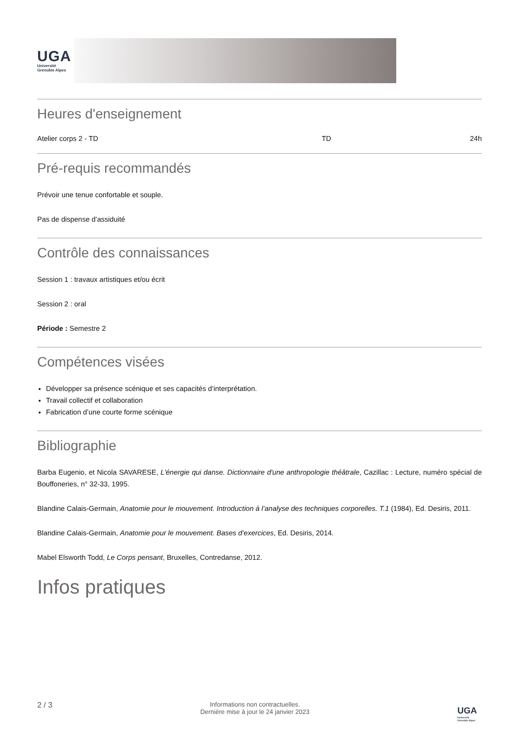UGA
Université
Grenoble Alpes
Heures d'enseignement
| Atelier corps 2 - TD | TD | 24h |
Pré-requis recommandés
Prévoir une tenue confortable et souple.
Pas de dispense d’assiduité
Contrôle des connaissances
Session 1 : travaux artistiques et/ou écrit
Session 2 : oral
Période : Semestre 2
Compétences visées
Développer sa présence scénique et ses capacités d’interprétation.
Travail collectif et collaboration
Fabrication d’une courte forme scénique
Bibliographie
Barba Eugenio, et Nicola SAVARESE, L'énergie qui danse. Dictionnaire d'une anthropologie théâtrale, Cazillac : Lecture, numéro spécial de Bouffoneries, n° 32-33, 1995.
Blandine Calais-Germain, Anatomie pour le mouvement. Introduction à l’analyse des techniques corporelles. T.1 (1984), Ed. Desiris, 2011.
Blandine Calais-Germain, Anatomie pour le mouvement. Bases d’exercices, Ed. Desiris, 2014.
Mabel Elsworth Todd, Le Corps pensant, Bruxelles, Contredanse, 2012.
Infos pratiques
2 / 3
Informations non contractuelles.
Dernière mise à jour le 24 janvier 2023
UGA
Université
Grenoble Alpes